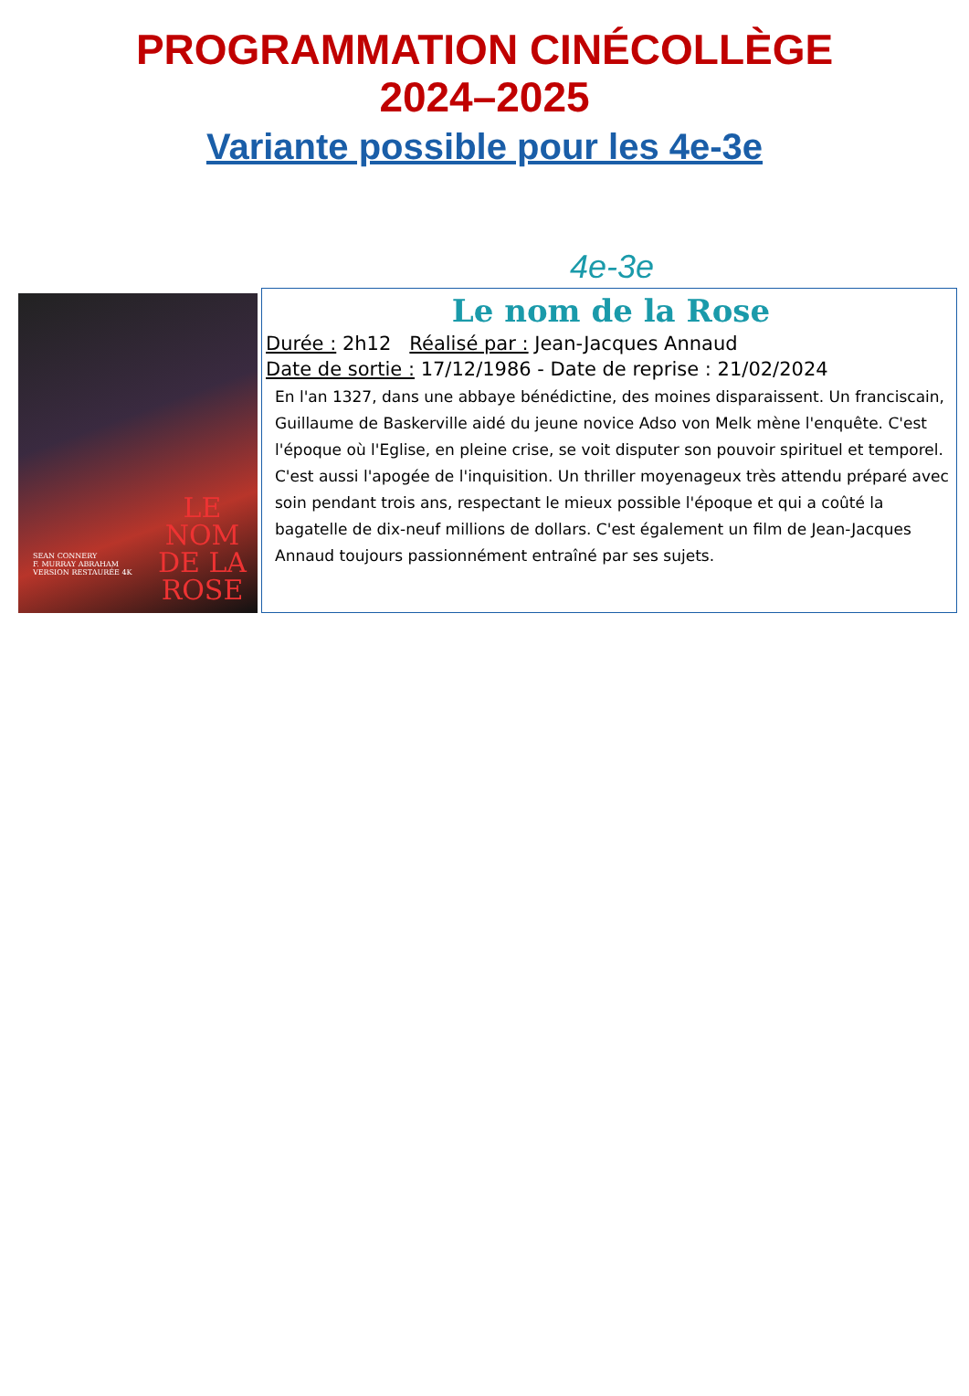PROGRAMMATION CINÉCOLLÈGE
2024–2025
Variante possible pour les 4e-3e
4e-3e
LE
NOM
DE LA
ROSE
SEAN CONNERY
F. MURRAY ABRAHAM
VERSION RESTAURÉE 4K
Le nom de la Rose
Durée : 2h12 Réalisé par : Jean-Jacques Annaud
Date de sortie : 17/12/1986 - Date de reprise : 21/02/2024
En l'an 1327, dans une abbaye bénédictine, des moines disparaissent. Un franciscain, Guillaume de Baskerville aidé du jeune novice Adso von Melk mène l'enquête. C'est l'époque où l'Eglise, en pleine crise, se voit disputer son pouvoir spirituel et temporel. C'est aussi l'apogée de l'inquisition. Un thriller moyenageux très attendu préparé avec soin pendant trois ans, respectant le mieux possible l'époque et qui a coûté la bagatelle de dix-neuf millions de dollars. C'est également un film de Jean-Jacques Annaud toujours passionnément entraîné par ses sujets.